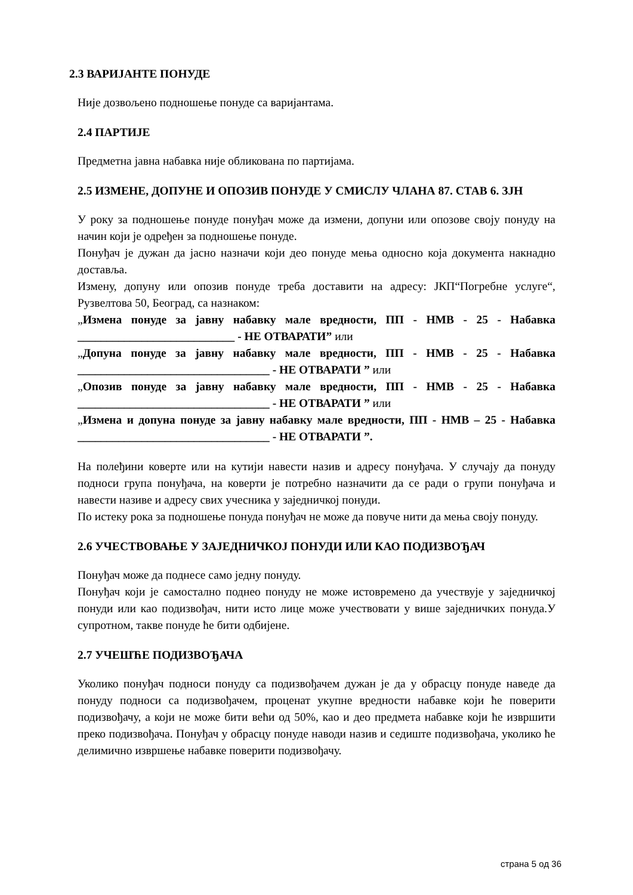2.3 ВАРИЈАНТЕ ПОНУДЕ
Није дозвољено подношење понуде са варијантама.
2.4 ПАРТИЈЕ
Предметна јавна набавка није обликована по партијама.
2.5 ИЗМЕНЕ, ДОПУНЕ И ОПОЗИВ ПОНУДЕ У СМИСЛУ ЧЛАНА 87. СТАВ 6. ЗЈН
У року за подношење понуде понуђач може да измени, допуни или опозове своју понуду на начин који је одређен за подношење понуде.
Понуђач је дужан да јасно назначи који део понуде мења односно која документа накнадно доставља.
Измену, допуну или опозив понуде треба доставити на адресу: ЈКП“Погребне услуге“, Рузвелтова 50, Београд, са назнаком:
„Измена понуде за јавну набавку мале вредности, ПП - НМВ - 25 - Набавка ___________________________ - НЕ ОТВАРАТИ” или
„Допуна понуде за јавну набавку мале вредности, ПП - НМВ - 25 - Набавка _________________________________ - НЕ ОТВАРАТИ ” или
„Опозив понуде за јавну набавку мале вредности, ПП - НМВ - 25 - Набавка _________________________________ - НЕ ОТВАРАТИ ” или
„Измена и допуна понуде за јавну набавку мале вредности, ПП - НМВ – 25 - Набавка _________________________________ - НЕ ОТВАРАТИ ”.
На полеђини коверте или на кутији навести назив и адресу понуђача. У случају да понуду подноси група понуђача, на коверти је потребно назначити да се ради о групи понуђача и навести називе и адресу свих учесника у заједничкој понуди.
По истеку рока за подношење понуда понуђач не може да повуче нити да мења своју понуду.
2.6 УЧЕСТВОВАЊЕ У ЗАЈЕДНИЧКОЈ ПОНУДИ ИЛИ КАО ПОДИЗВОЂАЧ
Понуђач може да поднесе само једну понуду.
Понуђач који је самостално поднео понуду не може истовремено да учествује у заједничкој понуди или као подизвођач, нити исто лице може учествовати у више заједничких понуда.У супротном, такве понуде ће бити одбијене.
2.7 УЧЕШЋЕ ПОДИЗВОЂАЧА
Уколико понуђач подноси понуду са подизвођачем дужан је да у обрасцу понуде наведе да понуду подноси са подизвођачем, проценат укупне вредности набавке који ће поверити подизвођачу, а који не може бити већи од 50%, као и део предмета набавке који ће извршити преко подизвођача. Понуђач у обрасцу понуде наводи назив и седиште подизвођача, уколико ће делимично извршење набавке поверити подизвођачу.
страна 5 од 36